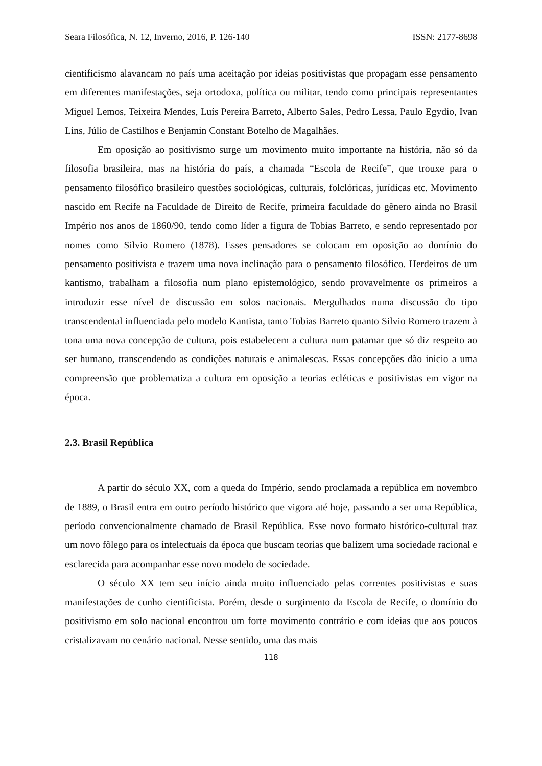Seara Filosófica, N. 12, Inverno, 2016, P. 126-140 ISSN: 2177-8698
cientificismo alavancam no país uma aceitação por ideias positivistas que propagam esse pensamento em diferentes manifestações, seja ortodoxa, política ou militar, tendo como principais representantes Miguel Lemos, Teixeira Mendes, Luís Pereira Barreto, Alberto Sales, Pedro Lessa, Paulo Egydio, Ivan Lins, Júlio de Castilhos e Benjamin Constant Botelho de Magalhães.
Em oposição ao positivismo surge um movimento muito importante na história, não só da filosofia brasileira, mas na história do país, a chamada “Escola de Recife”, que trouxe para o pensamento filosófico brasileiro questões sociológicas, culturais, folclóricas, jurídicas etc. Movimento nascido em Recife na Faculdade de Direito de Recife, primeira faculdade do gênero ainda no Brasil Império nos anos de 1860/90, tendo como líder a figura de Tobias Barreto, e sendo representado por nomes como Silvio Romero (1878). Esses pensadores se colocam em oposição ao domínio do pensamento positivista e trazem uma nova inclinação para o pensamento filosófico. Herdeiros de um kantismo, trabalham a filosofia num plano epistemológico, sendo provavelmente os primeiros a introduzir esse nível de discussão em solos nacionais. Mergulhados numa discussão do tipo transcendental influenciada pelo modelo Kantista, tanto Tobias Barreto quanto Silvio Romero trazem à tona uma nova concepção de cultura, pois estabelecem a cultura num patamar que só diz respeito ao ser humano, transcendendo as condições naturais e animalescas. Essas concepções dão inicio a uma compreensão que problematiza a cultura em oposição a teorias ecléticas e positivistas em vigor na época.
2.3. Brasil República
A partir do século XX, com a queda do Império, sendo proclamada a república em novembro de 1889, o Brasil entra em outro período histórico que vigora até hoje, passando a ser uma República, período convencionalmente chamado de Brasil República. Esse novo formato histórico-cultural traz um novo fôlego para os intelectuais da época que buscam teorias que balizem uma sociedade racional e esclarecida para acompanhar esse novo modelo de sociedade.
O século XX tem seu início ainda muito influenciado pelas correntes positivistas e suas manifestações de cunho cientificista. Porém, desde o surgimento da Escola de Recife, o domínio do positivismo em solo nacional encontrou um forte movimento contrário e com ideias que aos poucos cristalizavam no cenário nacional. Nesse sentido, uma das mais
118